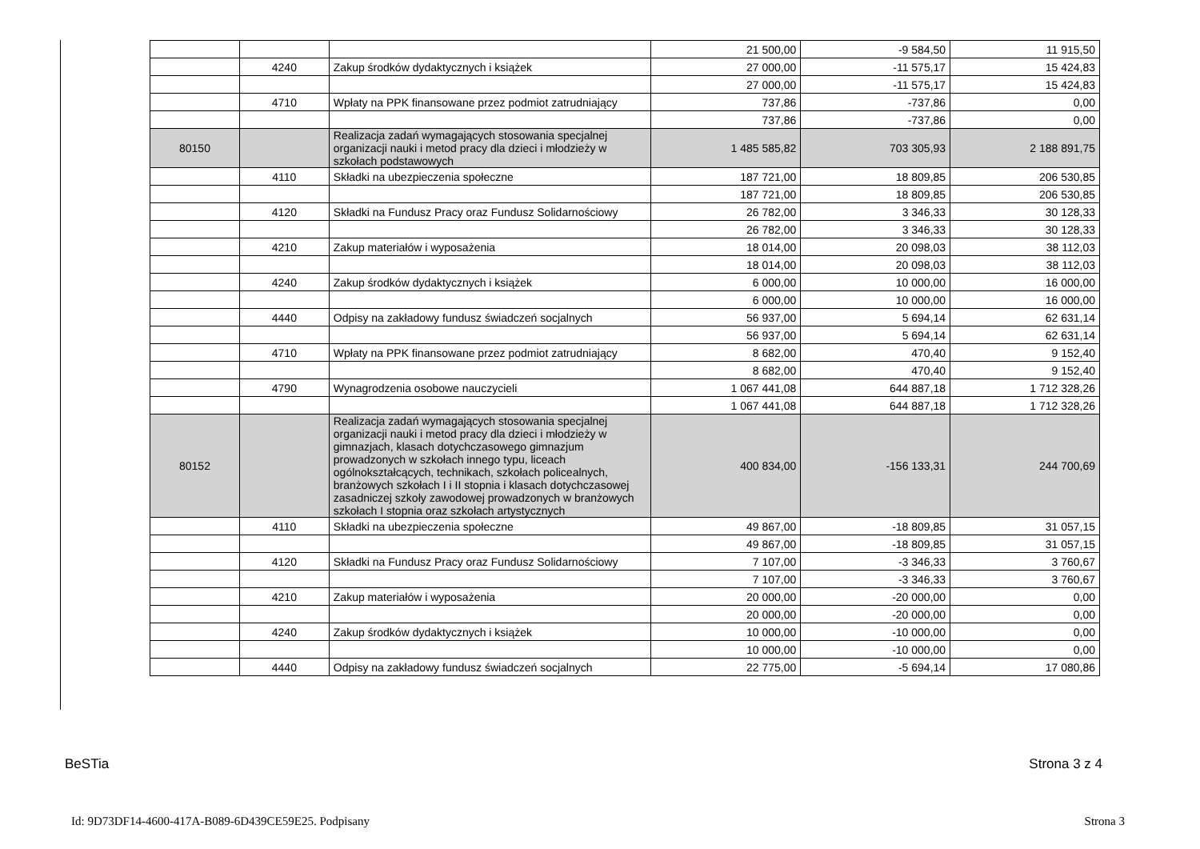| | | | 21 500,00 | -9 584,50 | 11 915,50 |
| | 4240 | Zakup środków dydaktycznych i książek | 27 000,00 | -11 575,17 | 15 424,83 |
| | | | 27 000,00 | -11 575,17 | 15 424,83 |
| | 4710 | Wpłaty na PPK finansowane przez podmiot zatrudniający | 737,86 | -737,86 | 0,00 |
| | | | 737,86 | -737,86 | 0,00 |
| 80150 | | Realizacja zadań wymagających stosowania specjalnej organizacji nauki i metod pracy dla dzieci i młodzieży w szkołach podstawowych | 1 485 585,82 | 703 305,93 | 2 188 891,75 |
| | 4110 | Składki na ubezpieczenia społeczne | 187 721,00 | 18 809,85 | 206 530,85 |
| | | | 187 721,00 | 18 809,85 | 206 530,85 |
| | 4120 | Składki na Fundusz Pracy oraz Fundusz Solidarnościowy | 26 782,00 | 3 346,33 | 30 128,33 |
| | | | 26 782,00 | 3 346,33 | 30 128,33 |
| | 4210 | Zakup materiałów i wyposażenia | 18 014,00 | 20 098,03 | 38 112,03 |
| | | | 18 014,00 | 20 098,03 | 38 112,03 |
| | 4240 | Zakup środków dydaktycznych i książek | 6 000,00 | 10 000,00 | 16 000,00 |
| | | | 6 000,00 | 10 000,00 | 16 000,00 |
| | 4440 | Odpisy na zakładowy fundusz świadczeń socjalnych | 56 937,00 | 5 694,14 | 62 631,14 |
| | | | 56 937,00 | 5 694,14 | 62 631,14 |
| | 4710 | Wpłaty na PPK finansowane przez podmiot zatrudniający | 8 682,00 | 470,40 | 9 152,40 |
| | | | 8 682,00 | 470,40 | 9 152,40 |
| | 4790 | Wynagrodzenia osobowe nauczycieli | 1 067 441,08 | 644 887,18 | 1 712 328,26 |
| | | | 1 067 441,08 | 644 887,18 | 1 712 328,26 |
| 80152 | | Realizacja zadań wymagających stosowania specjalnej organizacji nauki i metod pracy dla dzieci i młodzieży w gimnazjach, klasach dotychczasowego gimnazjum prowadzonych w szkołach innego typu, liceach ogólnokształcących, technikach, szkołach policealnych, branżowych szkołach I i II stopnia i klasach dotychczasowej zasadniczej szkoły zawodowej prowadzonych w branżowych szkołach I stopnia oraz szkołach artystycznych | 400 834,00 | -156 133,31 | 244 700,69 |
| | 4110 | Składki na ubezpieczenia społeczne | 49 867,00 | -18 809,85 | 31 057,15 |
| | | | 49 867,00 | -18 809,85 | 31 057,15 |
| | 4120 | Składki na Fundusz Pracy oraz Fundusz Solidarnościowy | 7 107,00 | -3 346,33 | 3 760,67 |
| | | | 7 107,00 | -3 346,33 | 3 760,67 |
| | 4210 | Zakup materiałów i wyposażenia | 20 000,00 | -20 000,00 | 0,00 |
| | | | 20 000,00 | -20 000,00 | 0,00 |
| | 4240 | Zakup środków dydaktycznych i książek | 10 000,00 | -10 000,00 | 0,00 |
| | | | 10 000,00 | -10 000,00 | 0,00 |
| | 4440 | Odpisy na zakładowy fundusz świadczeń socjalnych | 22 775,00 | -5 694,14 | 17 080,86 |
BeSTia Strona 3 z 4
Id: 9D73DF14-4600-417A-B089-6D439CE59E25. Podpisany
Strona 3